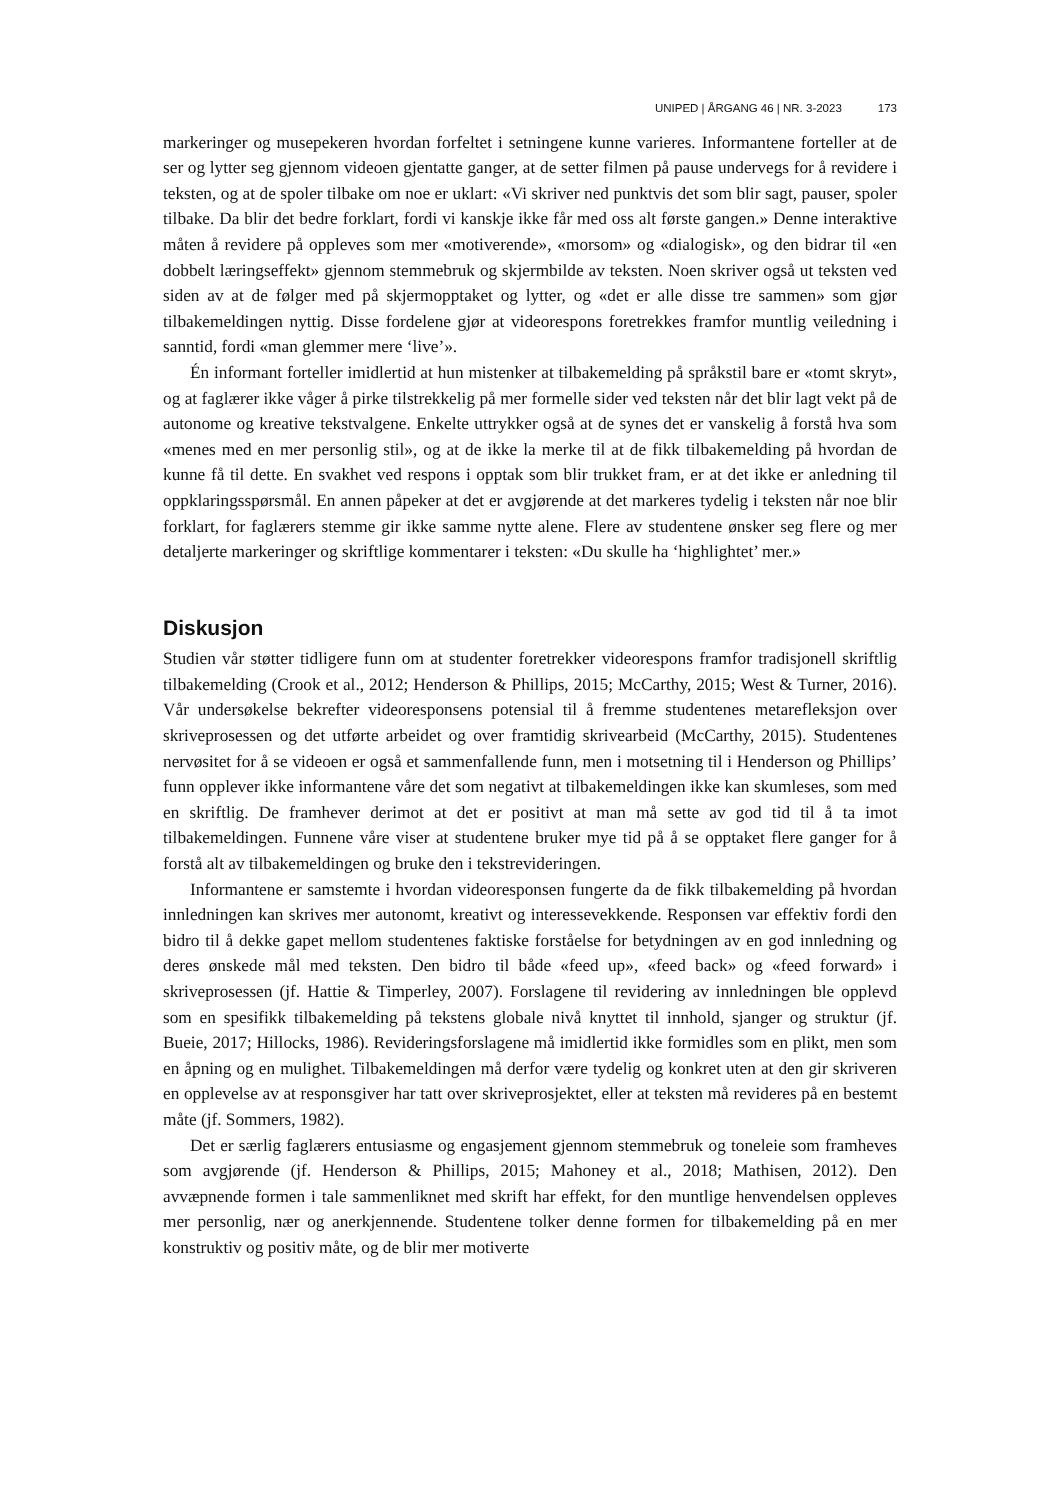UNIPED | ÅRGANG 46 | NR. 3-2023 173
markeringer og musepekeren hvordan forfeltet i setningene kunne varieres. Informantene forteller at de ser og lytter seg gjennom videoen gjentatte ganger, at de setter filmen på pause undervegs for å revidere i teksten, og at de spoler tilbake om noe er uklart: «Vi skriver ned punktvis det som blir sagt, pauser, spoler tilbake. Da blir det bedre forklart, fordi vi kanskje ikke får med oss alt første gangen.» Denne interaktive måten å revidere på oppleves som mer «motiverende», «morsom» og «dialogisk», og den bidrar til «en dobbelt læringseffekt» gjennom stemmebruk og skjermbilde av teksten. Noen skriver også ut teksten ved siden av at de følger med på skjermopptaket og lytter, og «det er alle disse tre sammen» som gjør tilbakemeldingen nyttig. Disse fordelene gjør at videorespons foretrekkes framfor muntlig veiledning i sanntid, fordi «man glemmer mere ‘live’».
Én informant forteller imidlertid at hun mistenker at tilbakemelding på språkstil bare er «tomt skryt», og at faglærer ikke våger å pirke tilstrekkelig på mer formelle sider ved teksten når det blir lagt vekt på de autonome og kreative tekstvalgene. Enkelte uttrykker også at de synes det er vanskelig å forstå hva som «menes med en mer personlig stil», og at de ikke la merke til at de fikk tilbakemelding på hvordan de kunne få til dette. En svakhet ved respons i opptak som blir trukket fram, er at det ikke er anledning til oppklaringsspørsmål. En annen påpeker at det er avgjørende at det markeres tydelig i teksten når noe blir forklart, for faglærers stemme gir ikke samme nytte alene. Flere av studentene ønsker seg flere og mer detaljerte markeringer og skriftlige kommentarer i teksten: «Du skulle ha ‘highlightet’ mer.»
Diskusjon
Studien vår støtter tidligere funn om at studenter foretrekker videorespons framfor tradisjonell skriftlig tilbakemelding (Crook et al., 2012; Henderson & Phillips, 2015; McCarthy, 2015; West & Turner, 2016). Vår undersøkelse bekrefter videoresponsens potensial til å fremme studentenes metarefleksjon over skriveprosessen og det utførte arbeidet og over framtidig skrivearbeid (McCarthy, 2015). Studentenes nervøsitet for å se videoen er også et sammenfallende funn, men i motsetning til i Henderson og Phillips’ funn opplever ikke informantene våre det som negativt at tilbakemeldingen ikke kan skumleses, som med en skriftlig. De framhever derimot at det er positivt at man må sette av god tid til å ta imot tilbakemeldingen. Funnene våre viser at studentene bruker mye tid på å se opptaket flere ganger for å forstå alt av tilbakemeldingen og bruke den i tekstrevideringen.
Informantene er samstemte i hvordan videoresponsen fungerte da de fikk tilbakemelding på hvordan innledningen kan skrives mer autonomt, kreativt og interessevekkende. Responsen var effektiv fordi den bidro til å dekke gapet mellom studentenes faktiske forståelse for betydningen av en god innledning og deres ønskede mål med teksten. Den bidro til både «feed up», «feed back» og «feed forward» i skriveprosessen (jf. Hattie & Timperley, 2007). Forslagene til revidering av innledningen ble opplevd som en spesifikk tilbakemelding på tekstens globale nivå knyttet til innhold, sjanger og struktur (jf. Bueie, 2017; Hillocks, 1986). Revideringsforslagene må imidlertid ikke formidles som en plikt, men som en åpning og en mulighet. Tilbakemeldingen må derfor være tydelig og konkret uten at den gir skriveren en opplevelse av at responsgiver har tatt over skriveprosjektet, eller at teksten må revideres på en bestemt måte (jf. Sommers, 1982).
Det er særlig faglærers entusiasme og engasjement gjennom stemmebruk og toneleie som framheves som avgjørende (jf. Henderson & Phillips, 2015; Mahoney et al., 2018; Mathisen, 2012). Den avvæpnende formen i tale sammenliknet med skrift har effekt, for den muntlige henvendelsen oppleves mer personlig, nær og anerkjennende. Studentene tolker denne formen for tilbakemelding på en mer konstruktiv og positiv måte, og de blir mer motiverte